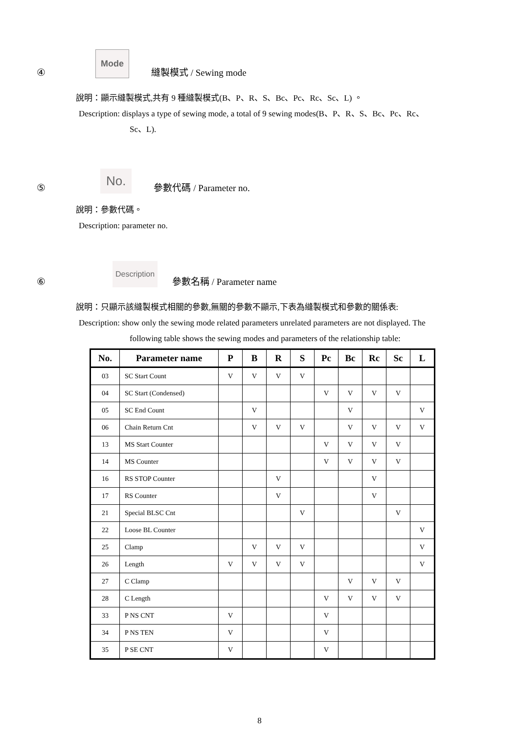④ Mode 縫製模式 / Sewing mode
說明：顯示縫製模式,共有 9 種縫製模式(B、P、R、S、Bc、Pc、Rc、Sc、L) 。
Description: displays a type of sewing mode, a total of 9 sewing modes(B、P、R、S、Bc、Pc、Rc、
Sc、L).
⑤ No. 參數代碼 / Parameter no.
說明：參數代碼。
Description: parameter no.
⑥ Description 參數名稱 / Parameter name
說明：只顯示該縫製模式相關的參數,無關的參數不顯示,下表為縫製模式和參數的關係表:
Description: show only the sewing mode related parameters unrelated parameters are not displayed. The
following table shows the sewing modes and parameters of the relationship table:
| No. | Parameter name | P | B | R | S | Pc | Bc | Rc | Sc | L |
| --- | --- | --- | --- | --- | --- | --- | --- | --- | --- | --- |
| 03 | SC Start Count | V | V | V | V | | | | | |
| 04 | SC Start (Condensed) | | | | | V | V | V | V | |
| 05 | SC End Count | | V | | | | V | | | V |
| 06 | Chain Return Cnt | | V | V | V | | V | V | V | V |
| 13 | MS Start Counter | | | | | V | V | V | V | |
| 14 | MS Counter | | | | | V | V | V | V | |
| 16 | RS STOP Counter | | | V | | | | V | | |
| 17 | RS Counter | | | V | | | | V | | |
| 21 | Special BLSC Cnt | | | | V | | | | V | |
| 22 | Loose BL Counter | | | | | | | | | V |
| 25 | Clamp | | V | V | V | | | | | V |
| 26 | Length | V | V | V | V | | | | | V |
| 27 | C Clamp | | | | | | V | V | V | |
| 28 | C Length | | | | | V | V | V | V | |
| 33 | P NS CNT | V | | | | V | | | | |
| 34 | P NS TEN | V | | | | V | | | | |
| 35 | P SE CNT | V | | | | V | | | | |
8